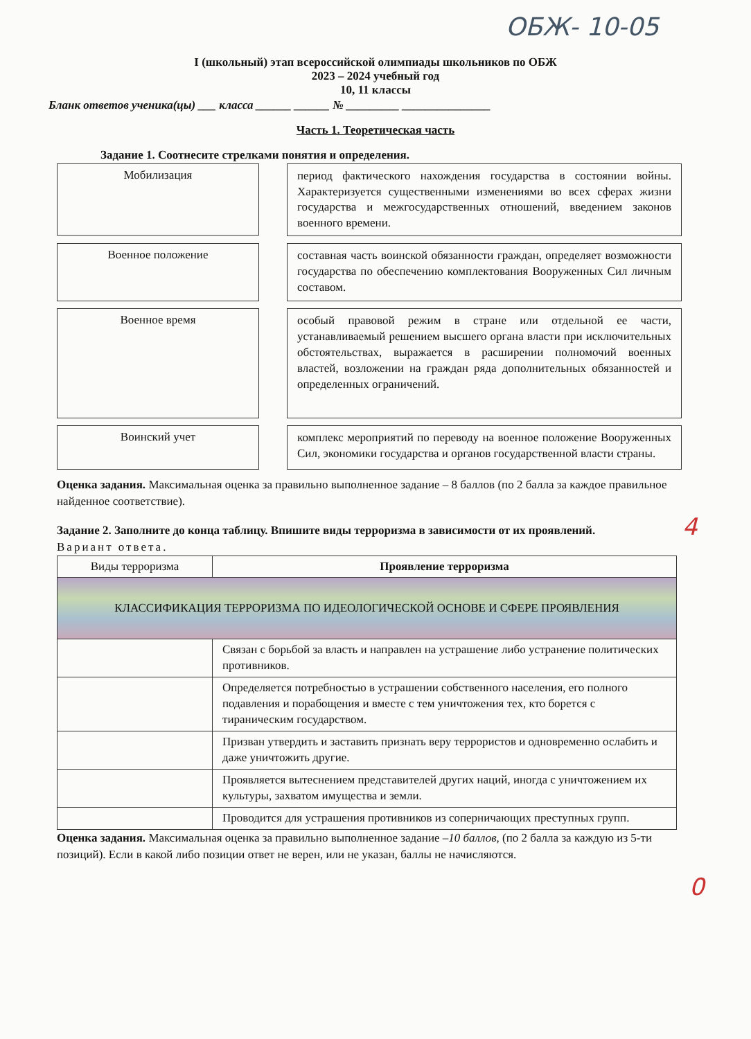ОБЖ- 10-05
I (школьный) этап всероссийской олимпиады школьников по ОБЖ
2023 – 2024 учебный год
10, 11 классы
Бланк ответов ученика(цы) ___ класса ______ ______ № _________ _______________
Часть 1. Теоретическая часть
Задание 1. Соотнесите стрелками понятия и определения.
Мобилизация
период фактического нахождения государства в состоянии войны. Характеризуется существенными изменениями во всех сферах жизни государства и межгосударственных отношений, введением законов военного времени.
Военное положение
составная часть воинской обязанности граждан, определяет возможности государства по обеспечению комплектования Вооруженных Сил личным составом.
Военное время
особый правовой режим в стране или отдельной ее части, устанавливаемый решением высшего органа власти при исключительных обстоятельствах, выражается в расширении полномочий военных властей, возложении на граждан ряда дополнительных обязанностей и определенных ограничений.
Воинский учет
комплекс мероприятий по переводу на военное положение Вооруженных Сил, экономики государства и органов государственной власти страны.
Оценка задания. Максимальная оценка за правильно выполненное задание – 8 баллов (по 2 балла за каждое правильное найденное соответствие).
4
Задание 2. Заполните до конца таблицу. Впишите виды терроризма в зависимости от их проявлений.
Вариант ответа.
| Виды терроризма | Проявление терроризма |
| КЛАССИФИКАЦИЯ ТЕРРОРИЗМА ПО ИДЕОЛОГИЧЕСКОЙ ОСНОВЕ И СФЕРЕ ПРОЯВЛЕНИЯ | |
| | Связан с борьбой за власть и направлен на устрашение либо устранение политических противников. |
| | Определяется потребностью в устрашении собственного населения, его полного подавления и порабощения и вместе с тем уничтожения тех, кто борется с тираническим государством. |
| | Призван утвердить и заставить признать веру террористов и одновременно ослабить и даже уничтожить другие. |
| | Проявляется вытеснением представителей других наций, иногда с уничтожением их культуры, захватом имущества и земли. |
| | Проводится для устрашения противников из соперничающих преступных групп. |
0
Оценка задания. Максимальная оценка за правильно выполненное задание –10 баллов, (по 2 балла за каждую из 5-ти позиций). Если в какой либо позиции ответ не верен, или не указан, баллы не начисляются.